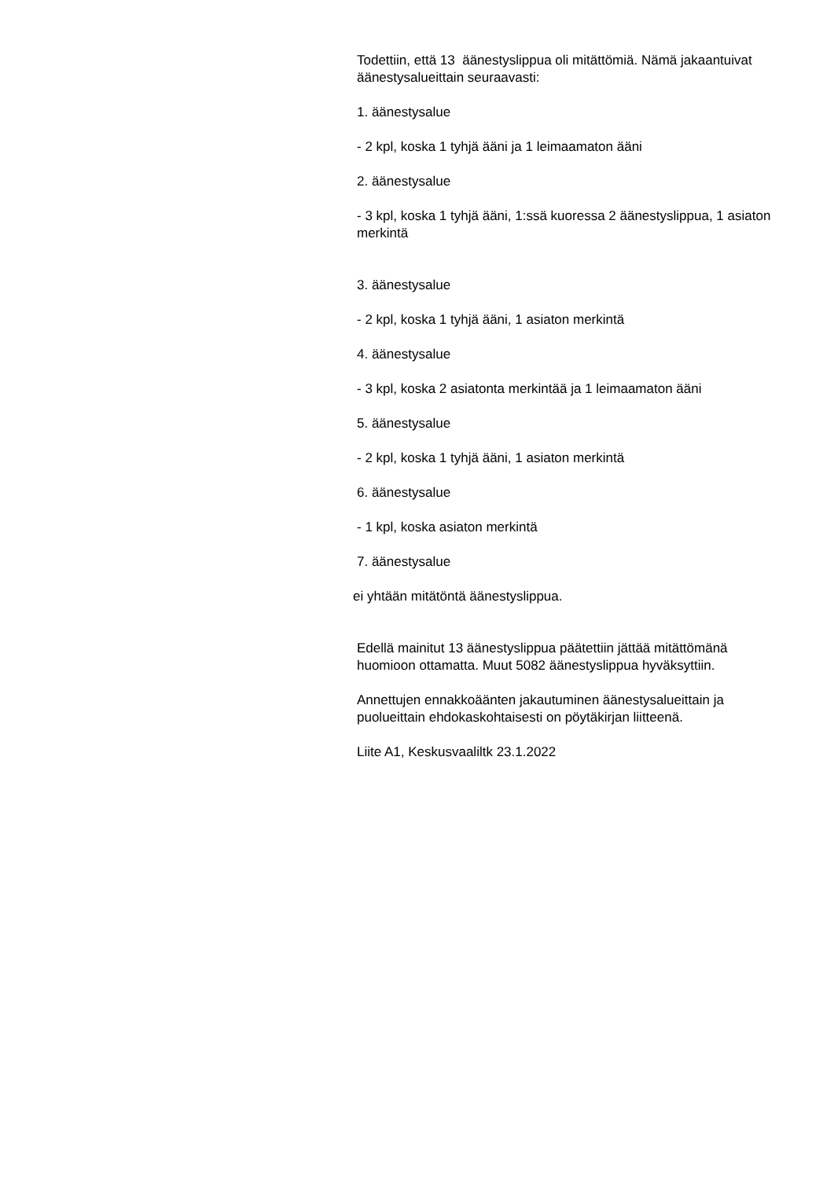Todettiin, että 13 äänestyslippua oli mitättömiä. Nämä jakaantuivat äänestysalueittain seuraavasti:
1. äänestysalue
- 2 kpl, koska 1 tyhjä ääni ja 1 leimaamaton ääni
2. äänestysalue
- 3 kpl, koska 1 tyhjä ääni, 1:ssä kuoressa 2 äänestyslippua, 1 asiaton merkintä
3. äänestysalue
- 2 kpl, koska 1 tyhjä ääni, 1 asiaton merkintä
4. äänestysalue
- 3 kpl, koska 2 asiatonta merkintää ja 1 leimaamaton ääni
5. äänestysalue
- 2 kpl, koska 1 tyhjä ääni, 1 asiaton merkintä
6. äänestysalue
- 1 kpl, koska asiaton merkintä
7. äänestysalue
ei yhtään mitätöntä äänestyslippua.
Edellä mainitut 13 äänestyslippua päätettiin jättää mitättömänä huomioon ottamatta. Muut 5082 äänestyslippua hyväksyttiin.
Annettujen ennakkoäänten jakautuminen äänestysalueittain ja puolueittain ehdokaskohtaisesti on pöytäkirjan liitteenä.
Liite A1, Keskusvaaliltk 23.1.2022